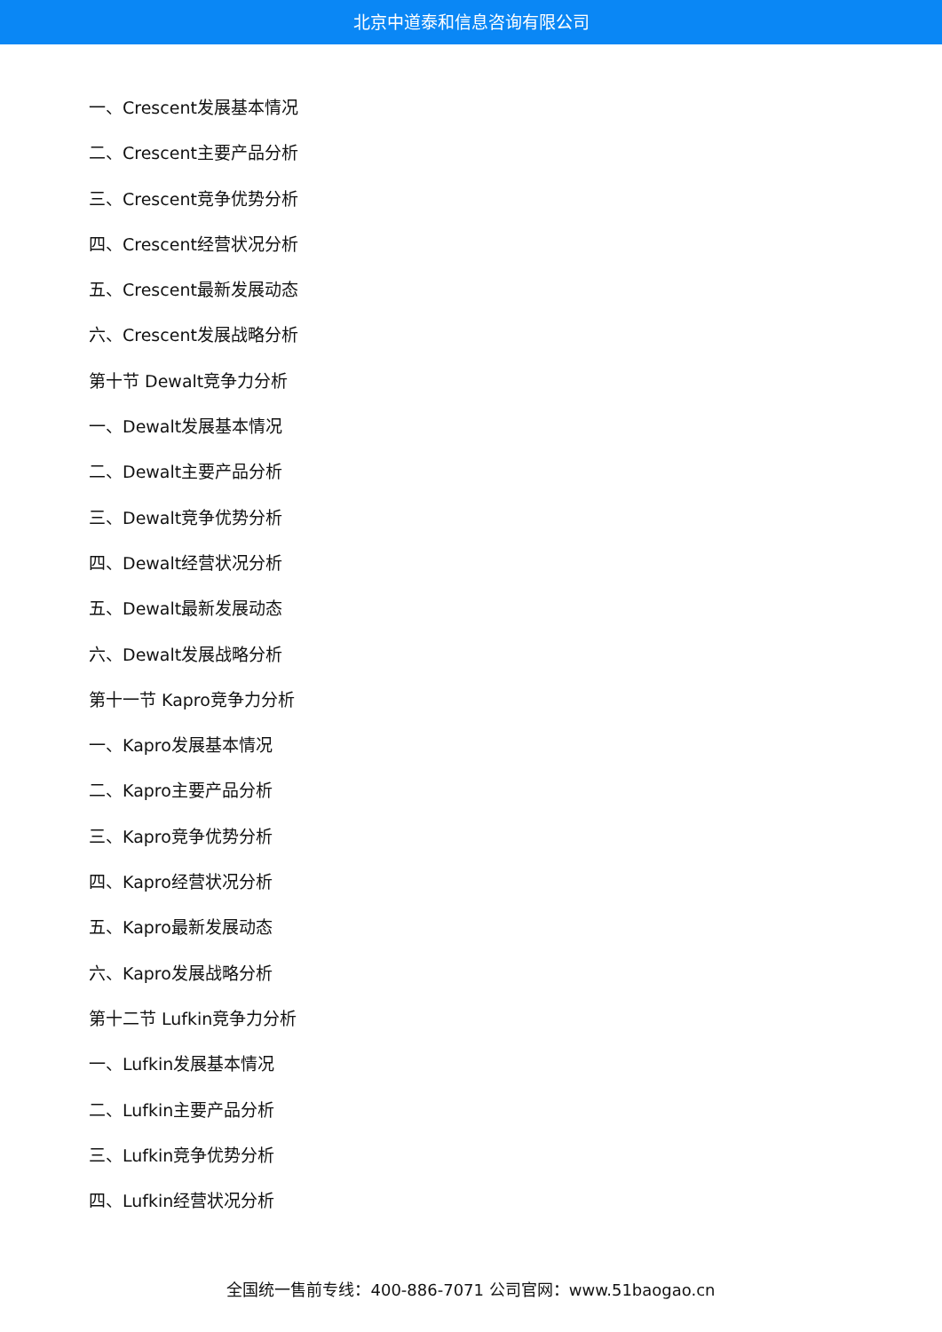北京中道泰和信息咨询有限公司
一、Crescent发展基本情况
二、Crescent主要产品分析
三、Crescent竞争优势分析
四、Crescent经营状况分析
五、Crescent最新发展动态
六、Crescent发展战略分析
第十节 Dewalt竞争力分析
一、Dewalt发展基本情况
二、Dewalt主要产品分析
三、Dewalt竞争优势分析
四、Dewalt经营状况分析
五、Dewalt最新发展动态
六、Dewalt发展战略分析
第十一节 Kapro竞争力分析
一、Kapro发展基本情况
二、Kapro主要产品分析
三、Kapro竞争优势分析
四、Kapro经营状况分析
五、Kapro最新发展动态
六、Kapro发展战略分析
第十二节 Lufkin竞争力分析
一、Lufkin发展基本情况
二、Lufkin主要产品分析
三、Lufkin竞争优势分析
四、Lufkin经营状况分析
全国统一售前专线：400-886-7071 公司官网：www.51baogao.cn